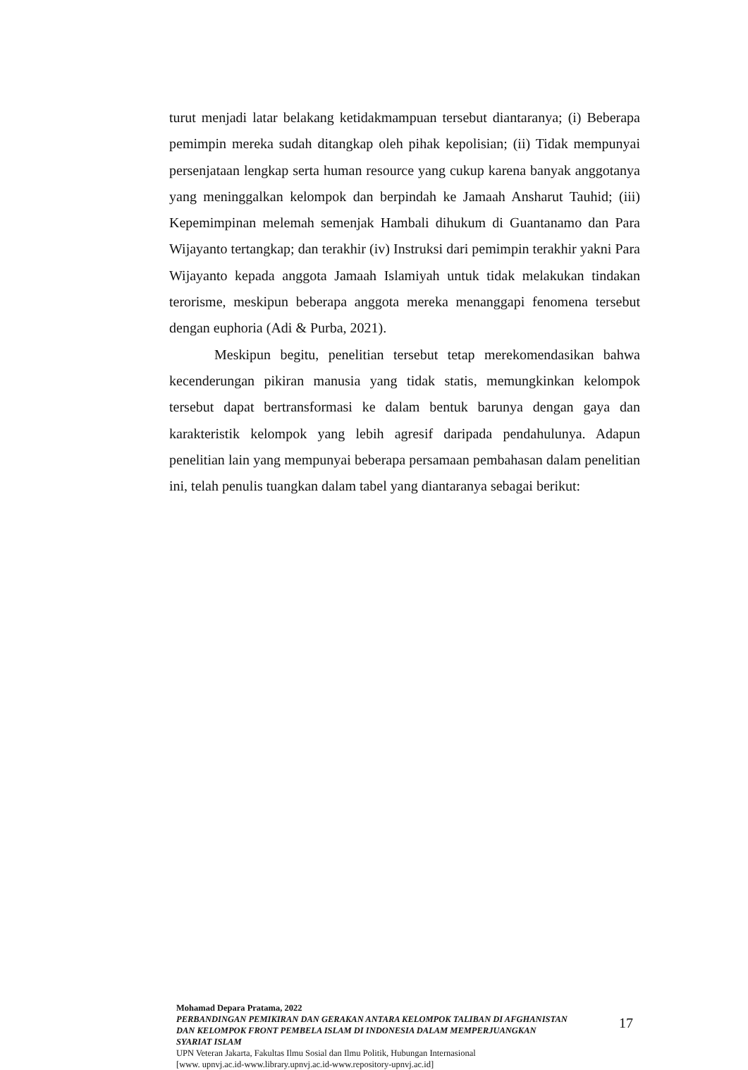turut menjadi latar belakang ketidakmampuan tersebut diantaranya; (i) Beberapa pemimpin mereka sudah ditangkap oleh pihak kepolisian; (ii) Tidak mempunyai persenjataan lengkap serta human resource yang cukup karena banyak anggotanya yang meninggalkan kelompok dan berpindah ke Jamaah Ansharut Tauhid; (iii) Kepemimpinan melemah semenjak Hambali dihukum di Guantanamo dan Para Wijayanto tertangkap; dan terakhir (iv) Instruksi dari pemimpin terakhir yakni Para Wijayanto kepada anggota Jamaah Islamiyah untuk tidak melakukan tindakan terorisme, meskipun beberapa anggota mereka menanggapi fenomena tersebut dengan euphoria (Adi & Purba, 2021).
Meskipun begitu, penelitian tersebut tetap merekomendasikan bahwa kecenderungan pikiran manusia yang tidak statis, memungkinkan kelompok tersebut dapat bertransformasi ke dalam bentuk barunya dengan gaya dan karakteristik kelompok yang lebih agresif daripada pendahulunya. Adapun penelitian lain yang mempunyai beberapa persamaan pembahasan dalam penelitian ini, telah penulis tuangkan dalam tabel yang diantaranya sebagai berikut:
Mohamad Depara Pratama, 2022
PERBANDINGAN PEMIKIRAN DAN GERAKAN ANTARA KELOMPOK TALIBAN DI AFGHANISTAN DAN KELOMPOK FRONT PEMBELA ISLAM DI INDONESIA DALAM MEMPERJUANGKAN SYARIAT ISLAM
UPN Veteran Jakarta, Fakultas Ilmu Sosial dan Ilmu Politik, Hubungan Internasional
[www. upnvj.ac.id-www.library.upnvj.ac.id-www.repository-upnvj.ac.id]
17